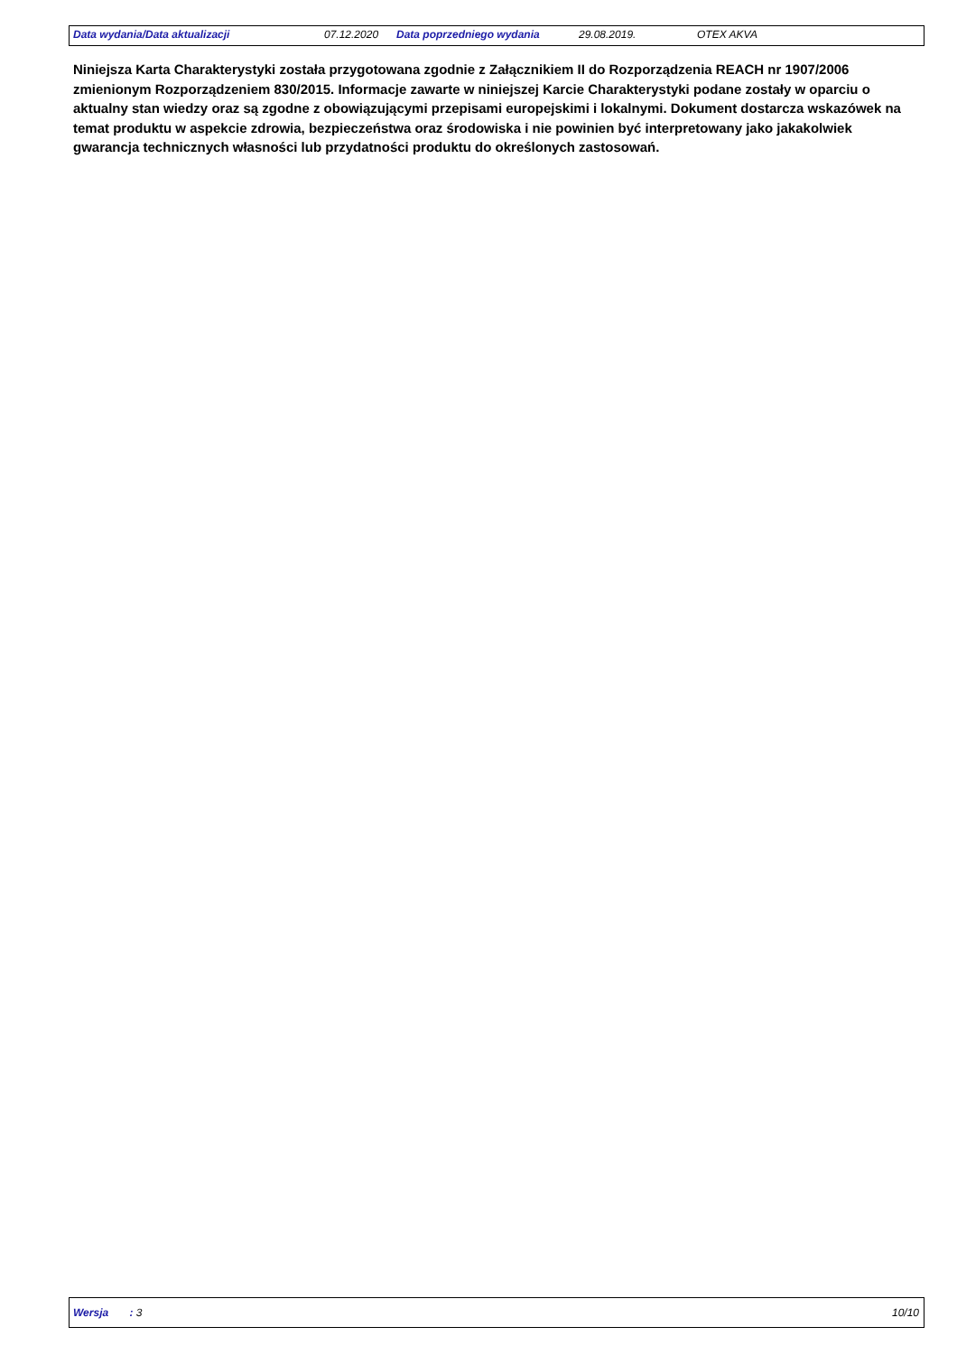Data wydania/Data aktualizacji 07.12.2020 Data poprzedniego wydania 29.08.2019. OTEX AKVA
Niniejsza Karta Charakterystyki została przygotowana zgodnie z Załącznikiem II do Rozporządzenia REACH nr 1907/2006 zmienionym Rozporządzeniem 830/2015. Informacje zawarte w niniejszej Karcie Charakterystyki podane zostały w oparciu o aktualny stan wiedzy oraz są zgodne z obowiązującymi przepisami europejskimi i lokalnymi. Dokument dostarcza wskazówek na temat produktu w aspekcie zdrowia, bezpieczeństwa oraz środowiska i nie powinien być interpretowany jako jakakolwiek gwarancja technicznych własności lub przydatności produktu do określonych zastosowań.
Wersja : 3 10/10